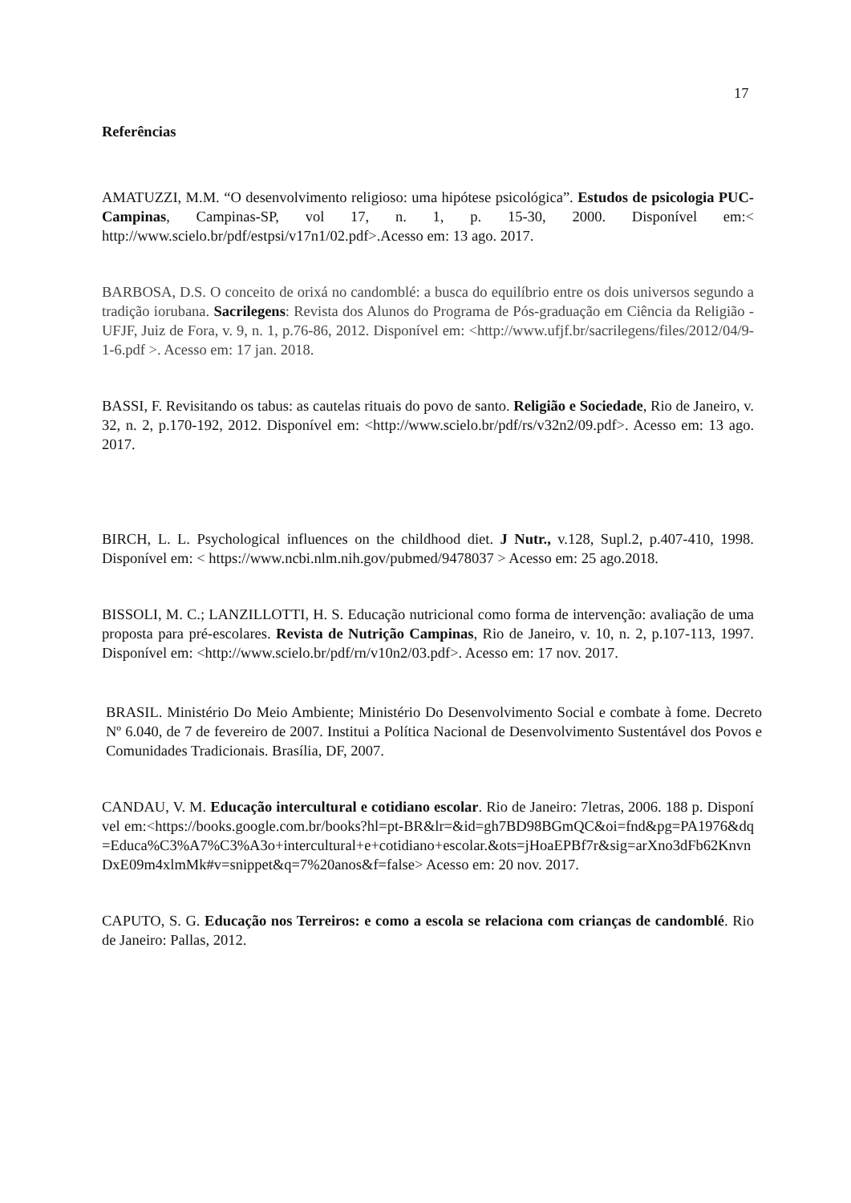17
Referências
AMATUZZI, M.M. “O desenvolvimento religioso: uma hipótese psicológica”. Estudos de psicologia PUC-Campinas, Campinas-SP, vol 17, n. 1, p. 15-30, 2000. Disponível em:< http://www.scielo.br/pdf/estpsi/v17n1/02.pdf>.Acesso em: 13 ago. 2017.
BARBOSA, D.S. O conceito de orixá no candomblé: a busca do equilíbrio entre os dois universos segundo a tradição iorubana. Sacrilegens: Revista dos Alunos do Programa de Pós-graduação em Ciência da Religião - UFJF, Juiz de Fora, v. 9, n. 1, p.76-86, 2012. Disponível em: <http://www.ufjf.br/sacrilegens/files/2012/04/9-1-6.pdf >. Acesso em: 17 jan. 2018.
BASSI, F. Revisitando os tabus: as cautelas rituais do povo de santo. Religião e Sociedade, Rio de Janeiro, v. 32, n. 2, p.170-192, 2012. Disponível em: <http://www.scielo.br/pdf/rs/v32n2/09.pdf>. Acesso em: 13 ago. 2017.
BIRCH, L. L. Psychological influences on the childhood diet. J Nutr., v.128, Supl.2, p.407-410, 1998. Disponível em: < https://www.ncbi.nlm.nih.gov/pubmed/9478037 > Acesso em: 25 ago.2018.
BISSOLI, M. C.; LANZILLOTTI, H. S. Educação nutricional como forma de intervenção: avaliação de uma proposta para pré-escolares. Revista de Nutrição Campinas, Rio de Janeiro, v. 10, n. 2, p.107-113, 1997. Disponível em: <http://www.scielo.br/pdf/rn/v10n2/03.pdf>. Acesso em: 17 nov. 2017.
BRASIL. Ministério Do Meio Ambiente; Ministério Do Desenvolvimento Social e combate à fome. Decreto Nº 6.040, de 7 de fevereiro de 2007. Institui a Política Nacional de Desenvolvimento Sustentável dos Povos e Comunidades Tradicionais. Brasília, DF, 2007.
CANDAU, V. M. Educação intercultural e cotidiano escolar. Rio de Janeiro: 7letras, 2006. 188 p. Disponível em:<https://books.google.com.br/books?hl=pt-BR&lr=&id=gh7BD98BGmQC&oi=fnd&pg=PA1976&dq=Educa%C3%A7%C3%A3o+intercultural+e+cotidiano+escolar.&ots=jHoaEPBf7r&sig=arXno3dFb62KnvnDxE09m4xlmMk#v=snippet&q=7%20anos&f=false> Acesso em: 20 nov. 2017.
CAPUTO, S. G. Educação nos Terreiros: e como a escola se relaciona com crianças de candomblé. Rio de Janeiro: Pallas, 2012.